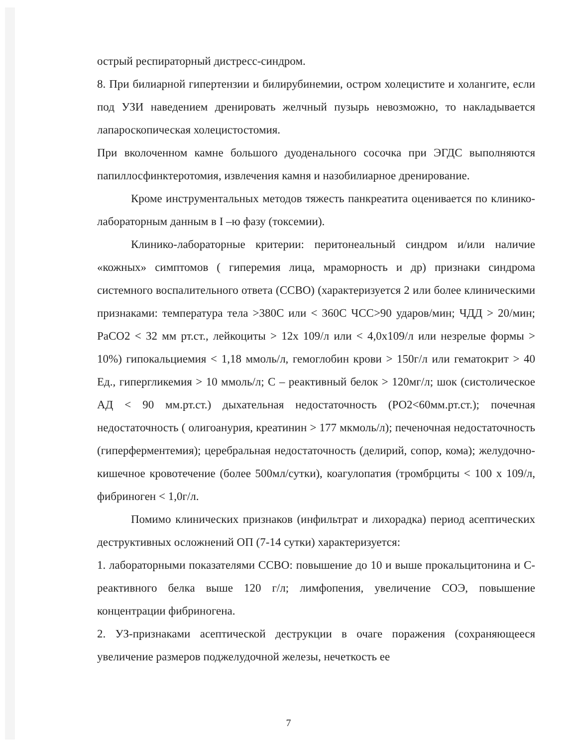острый респираторный дистресс-синдром.
8. При билиарной гипертензии и билирубинемии, остром холецистите и холангите, если под УЗИ наведением дренировать желчный пузырь невозможно, то накладывается лапароскопическая холецистостомия.
При вколоченном камне большого дуоденального сосочка при ЭГДС выполняются папиллосфинктеротомия, извлечения камня и назобилиарное дренирование.
Кроме инструментальных методов тяжесть панкреатита оценивается по клинико-лабораторным данным в I –ю фазу (токсемии).
Клинико-лабораторные критерии: перитонеальный синдром и/или наличие «кожных» симптомов ( гиперемия лица, мраморность и др) признаки синдрома системного воспалительного ответа (ССВО) (характеризуется 2 или более клиническими признаками: температура тела >380С или < 360С ЧСС>90 ударов/мин; ЧДД > 20/мин; PaCO2 < 32 мм рт.ст., лейкоциты > 12х 109/л или < 4,0х109/л или незрелые формы > 10%) гипокальциемия < 1,18 ммоль/л, гемоглобин крови > 150г/л или гематокрит > 40 Ед., гипергликемия > 10 ммоль/л; С – реактивный белок > 120мг/л; шок (систолическое АД < 90 мм.рт.ст.) дыхательная недостаточность (РО2<60мм.рт.ст.); почечная недостаточность ( олигоанурия, креатинин > 177 мкмоль/л); печеночная недостаточность (гиперферментемия); церебральная недостаточность (делирий, сопор, кома); желудочно-кишечное кровотечение (более 500мл/сутки), коагулопатия (тромбрциты < 100 х 109/л, фибриноген < 1,0г/л.
Помимо клинических признаков (инфильтрат и лихорадка) период асептических деструктивных осложнений ОП (7-14 сутки) характеризуется:
1. лабораторными показателями ССВО: повышение до 10 и выше прокальцитонина и С-реактивного белка выше 120 г/л; лимфопения, увеличение СОЭ, повышение концентрации фибриногена.
2. УЗ-признаками асептической деструкции в очаге поражения (сохраняющееся увеличение размеров поджелудочной железы, нечеткость ее
7